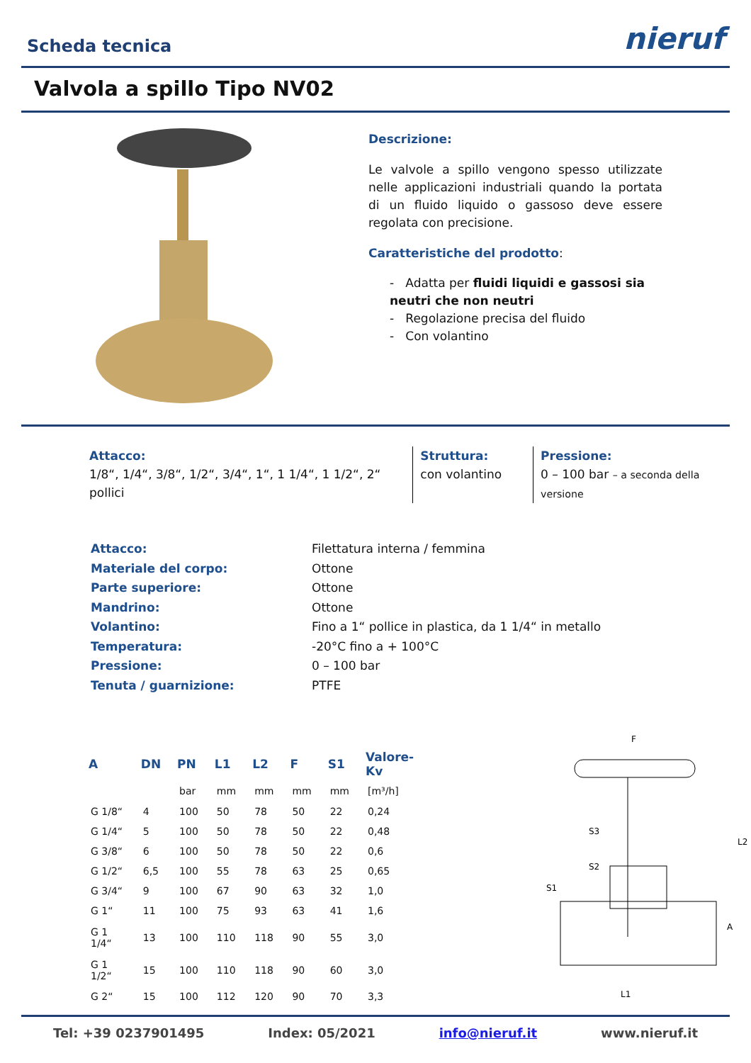Scheda tecnica
nieruf
Valvola a spillo Tipo NV02
Descrizione:
Le valvole a spillo vengono spesso utilizzate nelle applicazioni industriali quando la portata di un fluido liquido o gassoso deve essere regolata con precisione.
Caratteristiche del prodotto:
- Adatta per fluidi liquidi e gassosi sia neutri che non neutri
- Regolazione precisa del fluido
- Con volantino
Attacco:
1/8“, 1/4“, 3/8“, 1/2“, 3/4“, 1“, 1 1/4“, 1 1/2“, 2“ pollici
Struttura:
con volantino
Pressione:
0 – 100 bar – a seconda della versione
| Attacco: | Filettatura interna / femmina |
| Materiale del corpo: | Ottone |
| Parte superiore: | Ottone |
| Mandrino: | Ottone |
| Volantino: | Fino a 1“ pollice in plastica, da 1 1/4“ in metallo |
| Temperatura: | -20°C fino a + 100°C |
| Pressione: | 0 – 100 bar |
| Tenuta / guarnizione: | PTFE |
| A | DN | PN | L1 | L2 | F | S1 | Valore-Kv |
| --- | --- | --- | --- | --- | --- | --- | --- |
| | | bar | mm | mm | mm | mm | [m³/h] |
| G 1/8“ | 4 | 100 | 50 | 78 | 50 | 22 | 0,24 |
| G 1/4“ | 5 | 100 | 50 | 78 | 50 | 22 | 0,48 |
| G 3/8“ | 6 | 100 | 50 | 78 | 50 | 22 | 0,6 |
| G 1/2“ | 6,5 | 100 | 55 | 78 | 63 | 25 | 0,65 |
| G 3/4“ | 9 | 100 | 67 | 90 | 63 | 32 | 1,0 |
| G 1“ | 11 | 100 | 75 | 93 | 63 | 41 | 1,6 |
| G 1 1/4“ | 13 | 100 | 110 | 118 | 90 | 55 | 3,0 |
| G 1 1/2“ | 15 | 100 | 110 | 118 | 90 | 60 | 3,0 |
| G 2“ | 15 | 100 | 112 | 120 | 90 | 70 | 3,3 |
F
S3
S2
S1
L2
A
L1
Tel: +39 0237901495 Index: 05/2021 info@nieruf.it www.nieruf.it